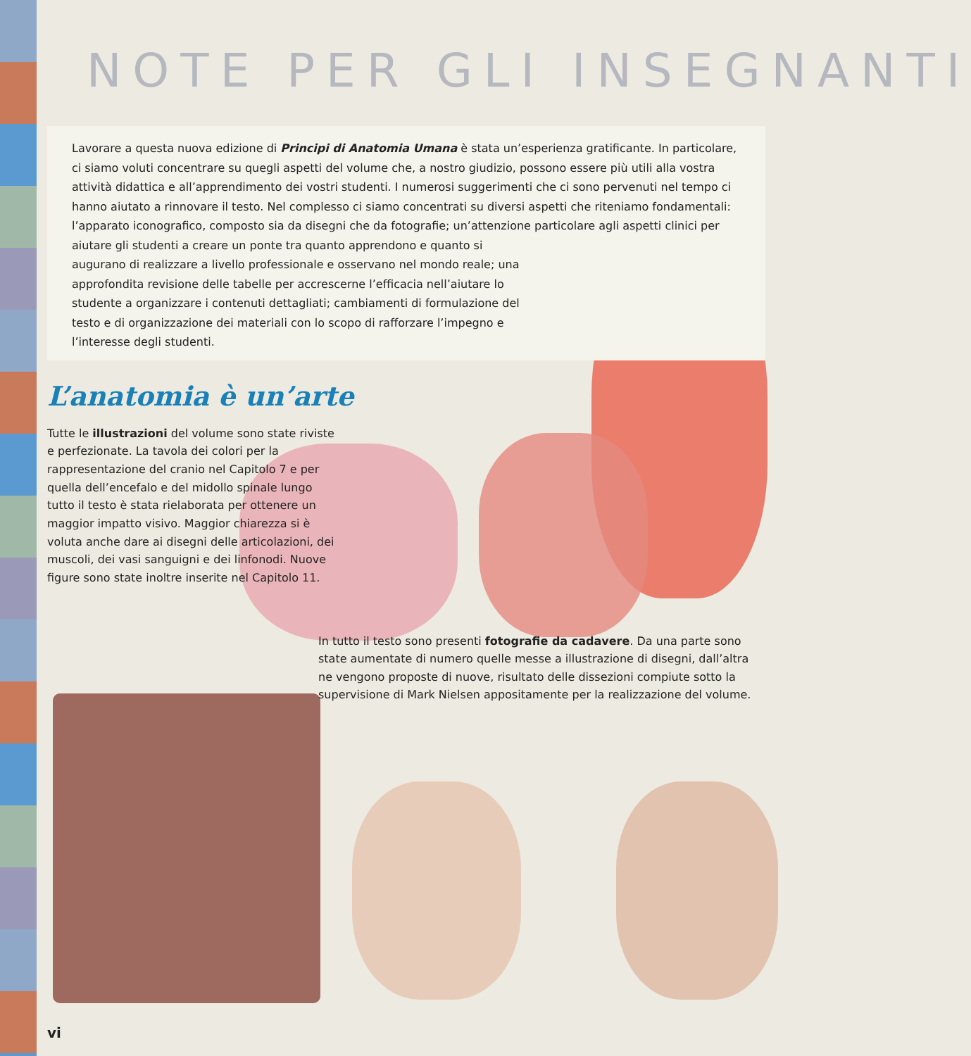NOTE PER GLI INSEGNANTI
Lavorare a questa nuova edizione di Principi di Anatomia Umana è stata un’esperienza gratificante. In particolare, ci siamo voluti concentrare su quegli aspetti del volume che, a nostro giudizio, possono essere più utili alla vostra attività didattica e all’apprendimento dei vostri studenti. I numerosi suggerimenti che ci sono pervenuti nel tempo ci hanno aiutato a rinnovare il testo. Nel complesso ci siamo concentrati su diversi aspetti che riteniamo fondamentali: l’apparato iconografico, composto sia da disegni che da fotografie; un’attenzione particolare agli aspetti clinici per aiutare gli studenti a creare un ponte tra quanto apprendono e quanto si
augurano di realizzare a livello professionale e osservano nel mondo reale; una approfondita revisione delle tabelle per accrescerne l’efficacia nell’aiutare lo studente a organizzare i contenuti dettagliati; cambiamenti di formulazione del testo e di organizzazione dei materiali con lo scopo di rafforzare l’impegno e l’interesse degli studenti.
L’anatomia è un’arte
Tutte le illustrazioni del volume sono state riviste e perfezionate. La tavola dei colori per la rappresentazione del cranio nel Capitolo 7 e per quella dell’encefalo e del midollo spinale lungo tutto il testo è stata rielaborata per ottenere un maggior impatto visivo. Maggior chiarezza si è voluta anche dare ai disegni delle articolazioni, dei muscoli, dei vasi sanguigni e dei linfonodi. Nuove figure sono state inoltre inserite nel Capitolo 11.
In tutto il testo sono presenti fotografie da cadavere. Da una parte sono state aumentate di numero quelle messe a illustrazione di disegni, dall’altra ne vengono proposte di nuove, risultato delle dissezioni compiute sotto la supervisione di Mark Nielsen appositamente per la realizzazione del volume.
vi